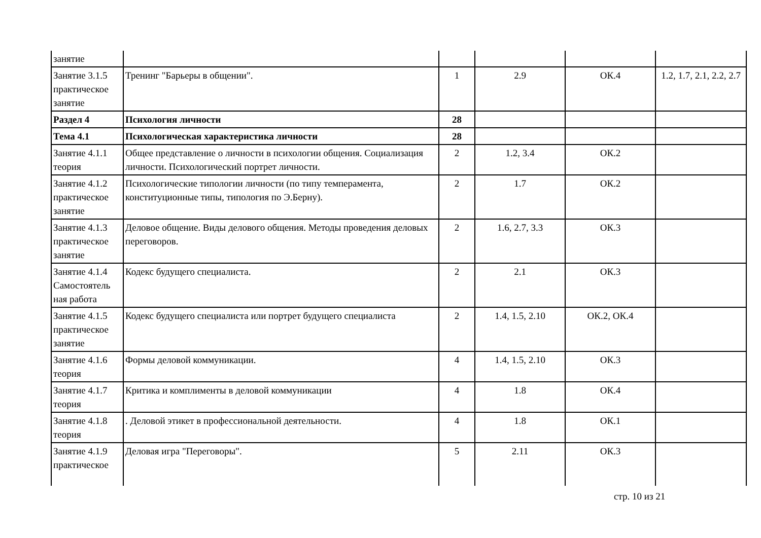| занятие | | | | | |
| Занятие 3.1.5 практическое занятие | Тренинг "Барьеры в общении". | 1 | 2.9 | ОК.4 | 1.2, 1.7, 2.1, 2.2, 2.7 |
| Раздел 4 | Психология личности | 28 | | | |
| Тема 4.1 | Психологическая характеристика личности | 28 | | | |
| Занятие 4.1.1 теория | Общее представление о личности в психологии общения. Социализация личности. Психологический портрет личности. | 2 | 1.2, 3.4 | ОК.2 | |
| Занятие 4.1.2 практическое занятие | Психологические типологии личности (по типу темперамента, конституционные типы, типология по Э.Берну). | 2 | 1.7 | ОК.2 | |
| Занятие 4.1.3 практическое занятие | Деловое общение. Виды делового общения. Методы проведения деловых переговоров. | 2 | 1.6, 2.7, 3.3 | ОК.3 | |
| Занятие 4.1.4 Самостоятель ная работа | Кодекс будущего специалиста. | 2 | 2.1 | ОК.3 | |
| Занятие 4.1.5 практическое занятие | Кодекс будущего специалиста или портрет будущего специалиста | 2 | 1.4, 1.5, 2.10 | ОК.2, ОК.4 | |
| Занятие 4.1.6 теория | Формы деловой коммуникации. | 4 | 1.4, 1.5, 2.10 | ОК.3 | |
| Занятие 4.1.7 теория | Критика и комплименты в деловой коммуникации | 4 | 1.8 | ОК.4 | |
| Занятие 4.1.8 теория | . Деловой этикет в профессиональной деятельности. | 4 | 1.8 | ОК.1 | |
| Занятие 4.1.9 практическое | Деловая игра "Переговоры". | 5 | 2.11 | ОК.3 | |
стр. 10 из 21